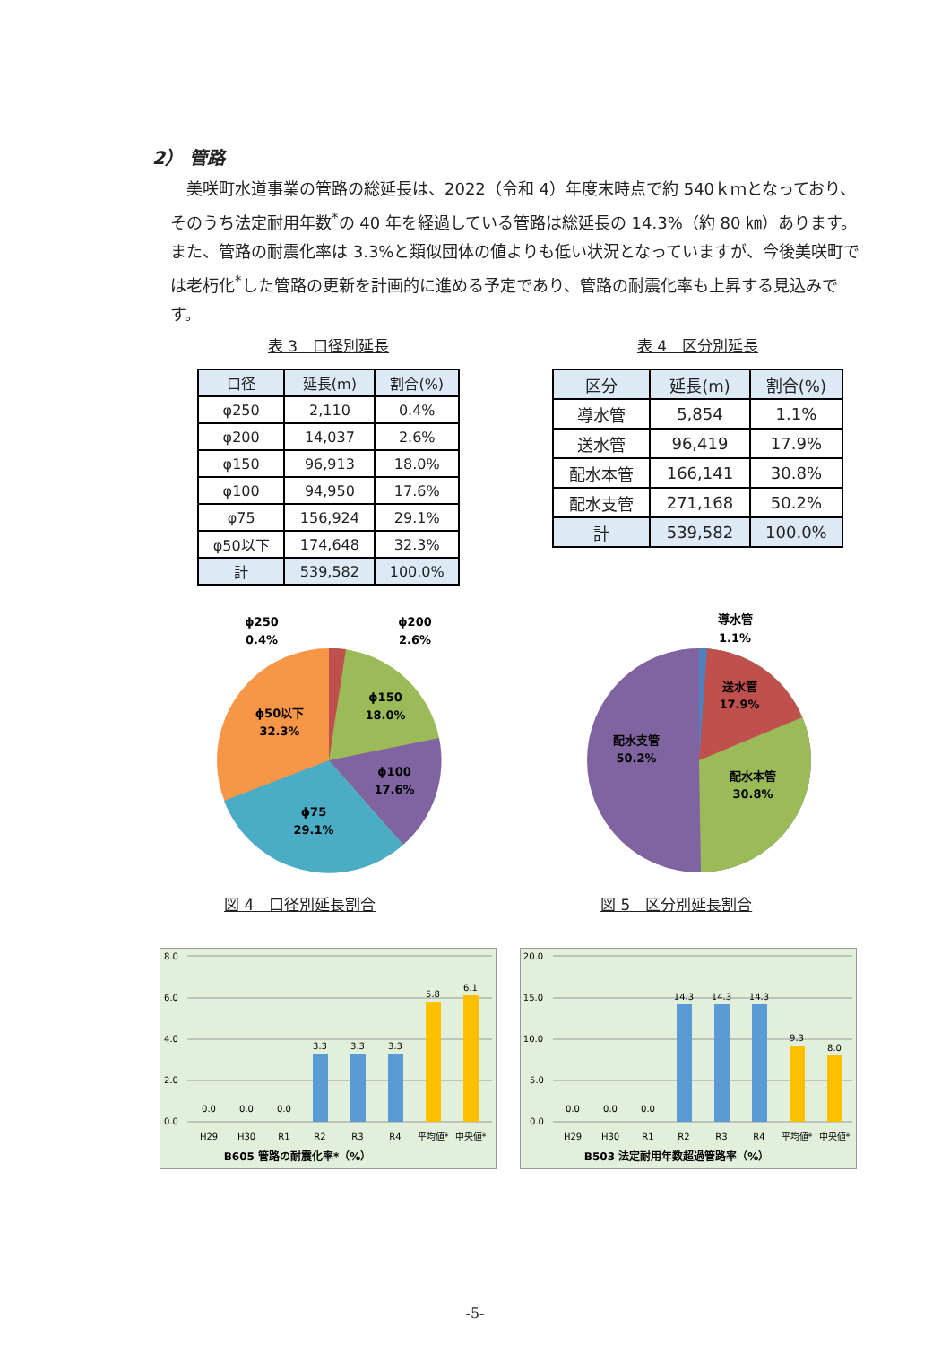2） 管路
　美咲町水道事業の管路の総延長は、2022（令和 4）年度末時点で約 540ｋｍとなっており、そのうち法定耐用年数<sup>*</sup>の 40 年を経過している管路は総延長の 14.3%（約 80 ㎞）あります。また、管路の耐震化率は 3.3%と類似団体の値よりも低い状況となっていますが、今後美咲町では老朽化<sup>*</sup>した管路の更新を計画的に進める予定であり、管路の耐震化率も上昇する見込みです。
表 3　口径別延長
| 口径 | 延長(m) | 割合(%) |
| --- | --- | --- |
| φ250 | 2,110 | 0.4% |
| φ200 | 14,037 | 2.6% |
| φ150 | 96,913 | 18.0% |
| φ100 | 94,950 | 17.6% |
| φ75 | 156,924 | 29.1% |
| φ50以下 | 174,648 | 32.3% |
| 計 | 539,582 | 100.0% |
表 4　区分別延長
| 区分 | 延長(m) | 割合(%) |
| --- | --- | --- |
| 導水管 | 5,854 | 1.1% |
| 送水管 | 96,419 | 17.9% |
| 配水本管 | 166,141 | 30.8% |
| 配水支管 | 271,168 | 50.2% |
| 計 | 539,582 | 100.0% |
ϕ250
0.4%
ϕ200
2.6%
ϕ150
18.0%
ϕ100
17.6%
ϕ75
29.1%
ϕ50以下
32.3%
図 4　口径別延長割合
導水管
1.1%
送水管
17.9%
配水本管
30.8%
配水支管
50.2%
図 5　区分別延長割合
8.0
6.0
4.0
2.0
0.0
0.0
0.0
0.0
3.3
3.3
3.3
5.8
6.1
H29
H30
R1
R2
R3
R4
平均値*
中央値*
B605 管路の耐震化率*（%）
20.0
15.0
10.0
5.0
0.0
0.0
0.0
0.0
14.3
14.3
14.3
9.3
8.0
H29
H30
R1
R2
R3
R4
平均値*
中央値*
B503 法定耐用年数超過管路率（%）
-5-